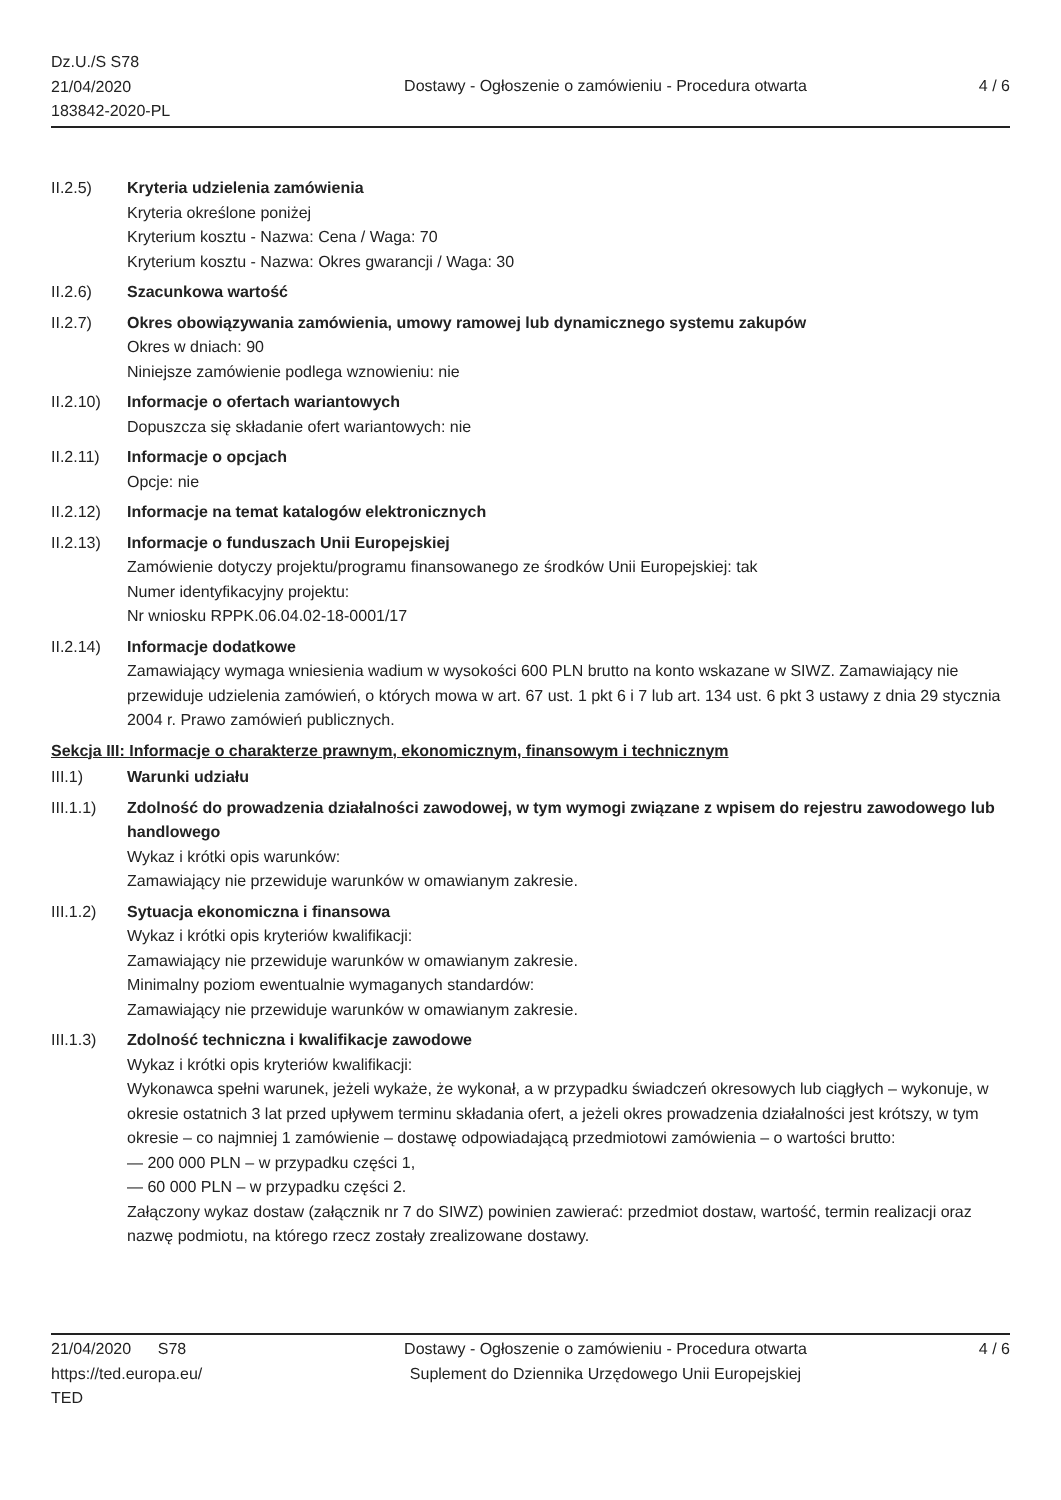Dz.U./S S78
21/04/2020
183842-2020-PL
Dostawy - Ogłoszenie o zamówieniu - Procedura otwarta
4 / 6
II.2.5) Kryteria udzielenia zamówienia
Kryteria określone poniżej
Kryterium kosztu - Nazwa: Cena / Waga: 70
Kryterium kosztu - Nazwa: Okres gwarancji / Waga: 30
II.2.6) Szacunkowa wartość
II.2.7) Okres obowiązywania zamówienia, umowy ramowej lub dynamicznego systemu zakupów
Okres w dniach: 90
Niniejsze zamówienie podlega wznowieniu: nie
II.2.10)
Informacje o ofertach wariantowych
Dopuszcza się składanie ofert wariantowych: nie
II.2.11)
Informacje o opcjach
Opcje: nie
II.2.12)
Informacje na temat katalogów elektronicznych
II.2.13)
Informacje o funduszach Unii Europejskiej
Zamówienie dotyczy projektu/programu finansowanego ze środków Unii Europejskiej: tak
Numer identyfikacyjny projektu:
Nr wniosku RPPK.06.04.02-18-0001/17
II.2.14)
Informacje dodatkowe
Zamawiający wymaga wniesienia wadium w wysokości 600 PLN brutto na konto wskazane w SIWZ. Zamawiający nie przewiduje udzielenia zamówień, o których mowa w art. 67 ust. 1 pkt 6 i 7 lub art. 134 ust. 6 pkt 3 ustawy z dnia 29 stycznia 2004 r. Prawo zamówień publicznych.
Sekcja III: Informacje o charakterze prawnym, ekonomicznym, finansowym i technicznym
III.1) Warunki udziału
III.1.1)
Zdolność do prowadzenia działalności zawodowej, w tym wymogi związane z wpisem do rejestru zawodowego lub handlowego
Wykaz i krótki opis warunków:
Zamawiający nie przewiduje warunków w omawianym zakresie.
III.1.2)
Sytuacja ekonomiczna i finansowa
Wykaz i krótki opis kryteriów kwalifikacji:
Zamawiający nie przewiduje warunków w omawianym zakresie.
Minimalny poziom ewentualnie wymaganych standardów:
Zamawiający nie przewiduje warunków w omawianym zakresie.
III.1.3)
Zdolność techniczna i kwalifikacje zawodowe
Wykaz i krótki opis kryteriów kwalifikacji:
Wykonawca spełni warunek, jeżeli wykaże, że wykonał, a w przypadku świadczeń okresowych lub ciągłych – wykonuje, w okresie ostatnich 3 lat przed upływem terminu składania ofert, a jeżeli okres prowadzenia działalności jest krótszy, w tym okresie – co najmniej 1 zamówienie – dostawę odpowiadającą przedmiotowi zamówienia – o wartości brutto:
— 200 000 PLN – w przypadku części 1,
— 60 000 PLN – w przypadku części 2.
Załączony wykaz dostaw (załącznik nr 7 do SIWZ) powinien zawierać: przedmiot dostaw, wartość, termin realizacji oraz nazwę podmiotu, na którego rzecz zostały zrealizowane dostawy.
21/04/2020 S78
https://ted.europa.eu/
TED
Dostawy - Ogłoszenie o zamówieniu - Procedura otwarta
Suplement do Dziennika Urzędowego Unii Europejskiej
4 / 6